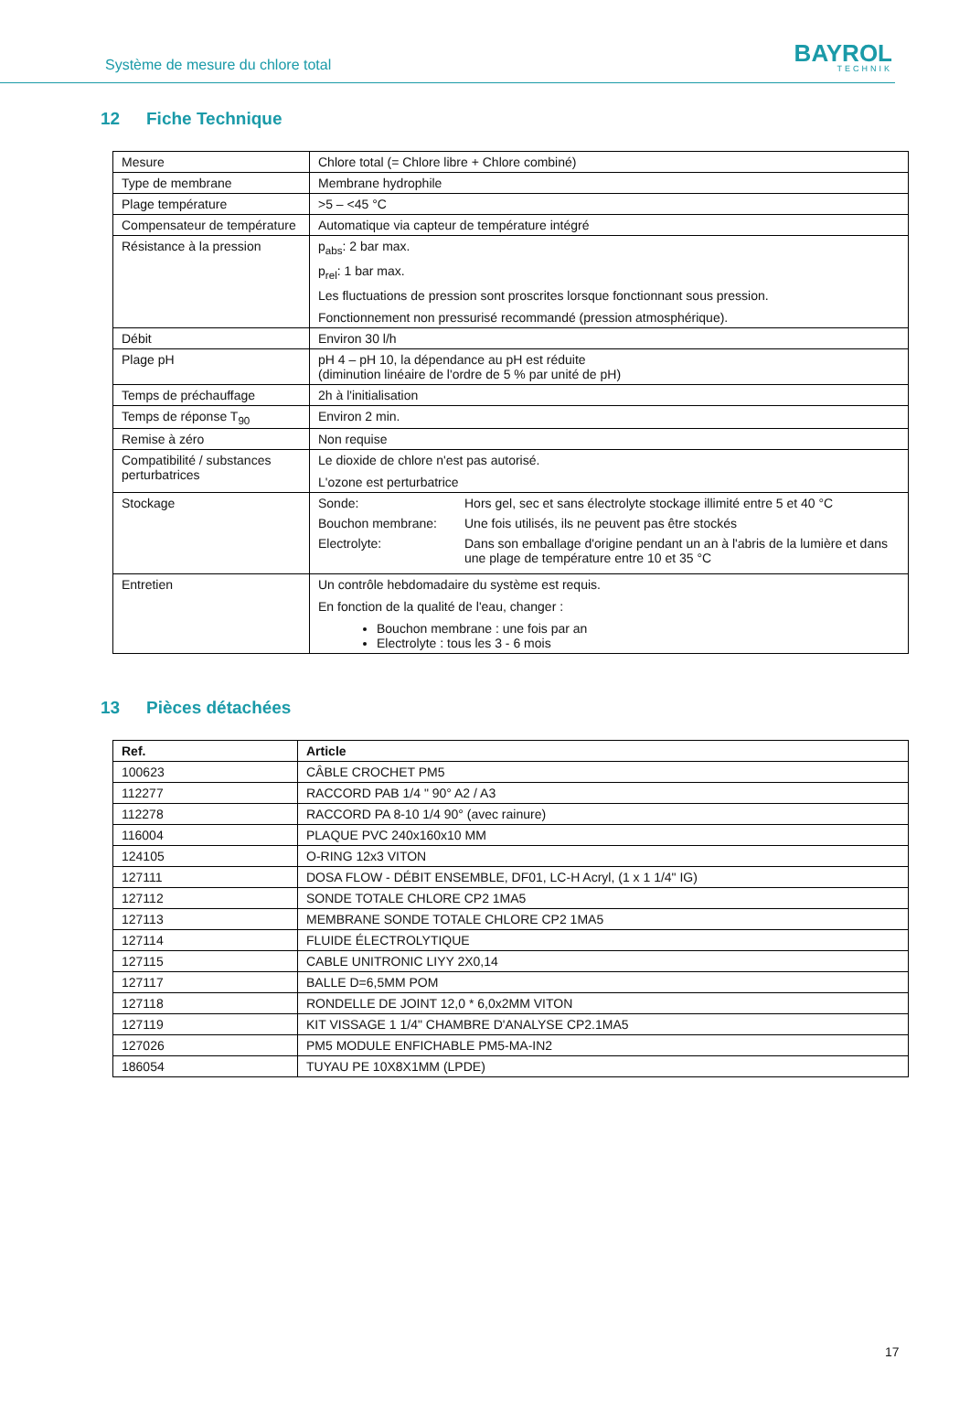Système de mesure du chlore total
BAYROL
TECHNIK
12 Fiche Technique
| Mesure | Chlore total (= Chlore libre + Chlore combiné) |
| Type de membrane | Membrane hydrophile |
| Plage température | >5 – <45 °C |
| Compensateur de température | Automatique via capteur de température intégré |
| Résistance à la pression | p<sub>abs</sub>: 2 bar max. p<sub>rel</sub>: 1 bar max. Les fluctuations de pression sont proscrites lorsque fonctionnant sous pression. Fonctionnement non pressurisé recommandé (pression atmosphérique). |
| Débit | Environ 30 l/h |
| Plage pH | pH 4 – pH 10, la dépendance au pH est réduite (diminution linéaire de l'ordre de 5 % par unité de pH) |
| Temps de préchauffage | 2h à l'initialisation |
| Temps de réponse T<sub>90</sub> | Environ 2 min. |
| Remise à zéro | Non requise |
| Compatibilité / substances perturbatrices | Le dioxide de chlore n'est pas autorisé. L'ozone est perturbatrice |
| Stockage | / Sonde: / Hors gel, sec et sans électrolyte stockage illimité entre 5 et 40 °C / / Bouchon membrane: / Une fois utilisés, ils ne peuvent pas être stockés / / Electrolyte: / Dans son emballage d'origine pendant un an à l'abris de la lumière et dans une plage de température entre 10 et 35 °C / |
| Entretien | Un contrôle hebdomadaire du système est requis. En fonction de la qualité de l'eau, changer : Bouchon membrane : une fois par an Electrolyte : tous les 3 - 6 mois |
13 Pièces détachées
| Ref. | Article |
| --- | --- |
| 100623 | CÂBLE CROCHET PM5 |
| 112277 | RACCORD PAB 1/4 " 90° A2 / A3 |
| 112278 | RACCORD PA 8-10 1/4 90° (avec rainure) |
| 116004 | PLAQUE PVC 240x160x10 MM |
| 124105 | O-RING 12x3 VITON |
| 127111 | DOSA FLOW - DÉBIT ENSEMBLE, DF01, LC-H Acryl, (1 x 1 1/4" IG) |
| 127112 | SONDE TOTALE CHLORE CP2 1MA5 |
| 127113 | MEMBRANE SONDE TOTALE CHLORE CP2 1MA5 |
| 127114 | FLUIDE ÉLECTROLYTIQUE |
| 127115 | CABLE UNITRONIC LIYY 2X0,14 |
| 127117 | BALLE D=6,5MM POM |
| 127118 | RONDELLE DE JOINT 12,0 * 6,0x2MM VITON |
| 127119 | KIT VISSAGE 1 1/4" CHAMBRE D'ANALYSE CP2.1MA5 |
| 127026 | PM5 MODULE ENFICHABLE PM5-MA-IN2 |
| 186054 | TUYAU PE 10X8X1MM (LPDE) |
17